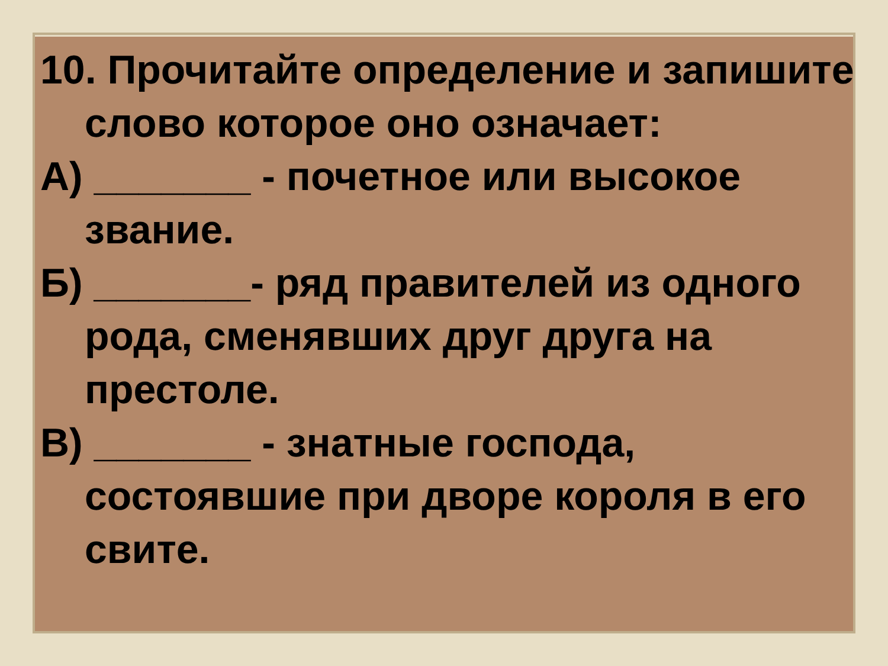10. Прочитайте определение и запишите слово которое оно означает:
А) _______ - почетное или высокое звание.
Б) _______- ряд правителей из одного рода, сменявших друг друга на престоле.
В) _______ - знатные господа, состоявшие при дворе короля в его свите.